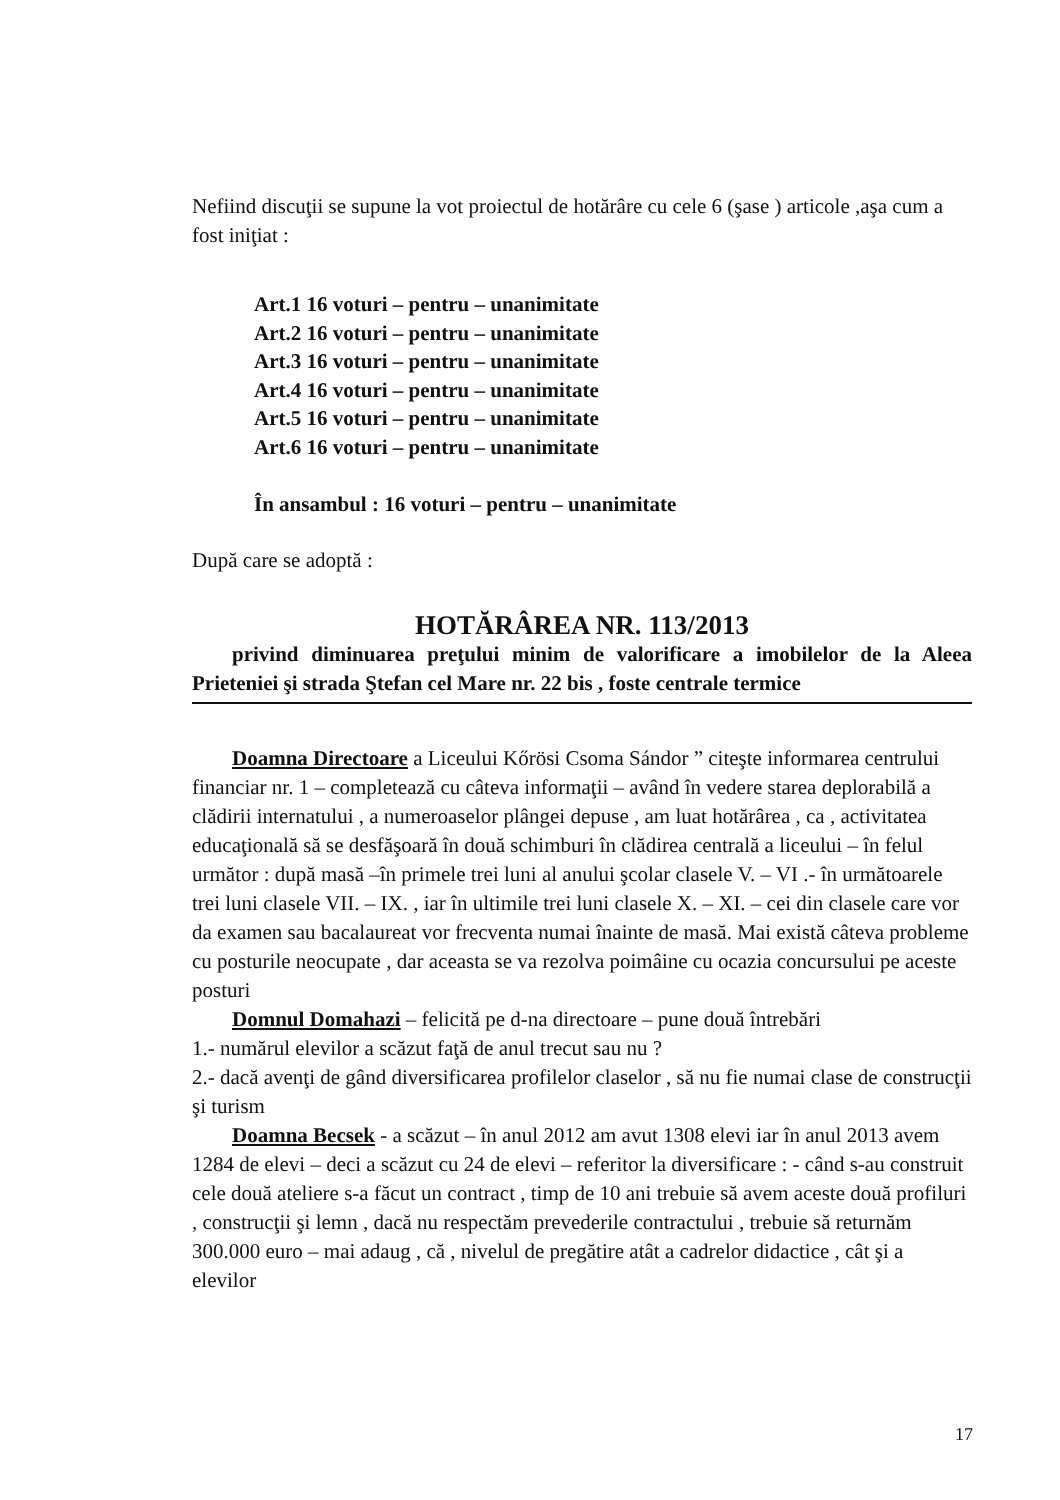Nefiind discuţii se supune la vot proiectul de hotărâre cu cele 6 (şase ) articole ,aşa cum a fost iniţiat :
Art.1 16 voturi – pentru – unanimitate
Art.2 16 voturi – pentru – unanimitate
Art.3 16 voturi – pentru – unanimitate
Art.4 16 voturi – pentru – unanimitate
Art.5 16 voturi – pentru – unanimitate
Art.6 16 voturi – pentru – unanimitate
În ansambul : 16 voturi – pentru – unanimitate
După care se adoptă :
HOTĂRÂREA NR. 113/2013
privind diminuarea preţului minim de valorificare a imobilelor de la Aleea Prieteniei şi strada Ştefan cel Mare nr. 22 bis , foste centrale termice
Doamna Directoare a Liceului Kőrösi Csoma Sándor ” citeşte informarea centrului financiar nr. 1 – completează cu câteva informaţii – având în vedere starea deplorabilă a clădirii internatului , a numeroaselor plângei depuse , am luat hotărârea , ca , activitatea educaţională să se desfăşoară în două schimburi în clădirea centrală a liceului – în felul următor : după masă –în primele trei luni al anului şcolar clasele V. – VI .- în următoarele trei luni clasele VII. – IX. , iar în ultimile trei luni clasele X. – XI. – cei din clasele care vor da examen sau bacalaureat vor frecventa numai înainte de masă. Mai există câteva probleme cu posturile neocupate , dar aceasta se va rezolva poimâine cu ocazia concursului pe aceste posturi
Domnul Domahazi – felicită pe d-na directoare – pune două întrebări
1.- numărul elevilor a scăzut faţă de anul trecut sau nu ?
2.- dacă avenţi de gând diversificarea profilelor claselor , să nu fie numai clase de construcţii şi turism
Doamna Becsek - a scăzut – în anul 2012 am avut 1308 elevi iar în anul 2013 avem 1284 de elevi – deci a scăzut cu 24 de elevi – referitor la diversificare : - când s-au construit cele două ateliere s-a făcut un contract , timp de 10 ani trebuie să avem aceste două profiluri , construcţii şi lemn , dacă nu respectăm prevederile contractului , trebuie să returnăm 300.000 euro – mai adaug , că , nivelul de pregătire atât a cadrelor didactice , cât şi a elevilor
17